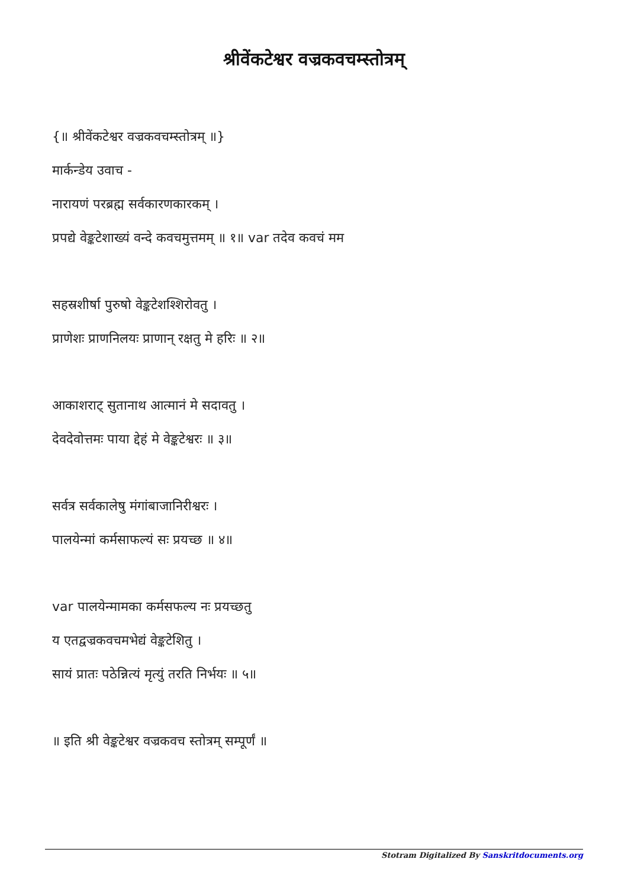श्रीवेंकटेश्वर वज्रकवचम्स्तोत्रम्
{॥ श्रीवेंकटेश्वर वज्रकवचम्स्तोत्रम् ॥}
मार्कन्डेय उवाच -
नारायणं परब्रह्म सर्वकारणकारकम् ।
प्रपद्ये वेङ्कटेशाख्यं वन्दे कवचमुत्तमम् ॥ १॥ var तदेव कवचं मम
सहस्रशीर्षा पुरुषो वेङ्कटेशश्शिरोवतु ।
प्राणेशः प्राणनिलयः प्राणान् रक्षतु मे हरिः ॥ २॥
आकाशराट् सुतानाथ आत्मानं मे सदावतु ।
देवदेवोत्तमः पाया द्देहं मे वेङ्कटेश्वरः ॥ ३॥
सर्वत्र सर्वकालेषु मंगांबाजानिरीश्वरः ।
पालयेन्मां कर्मसाफल्यं सः प्रयच्छ ॥ ४॥
var पालयेन्मामका कर्मसफल्य नः प्रयच्छतु
य एतद्वज्रकवचमभेद्यं वेङ्कटेशितु ।
सायं प्रातः पठेन्नित्यं मृत्युं तरति निर्भयः ॥ ५॥
॥ इति श्री वेङ्कटेश्वर वज्रकवच स्तोत्रम् सम्पूर्णं ॥
Stotram Digitalized By Sanskritdocuments.org